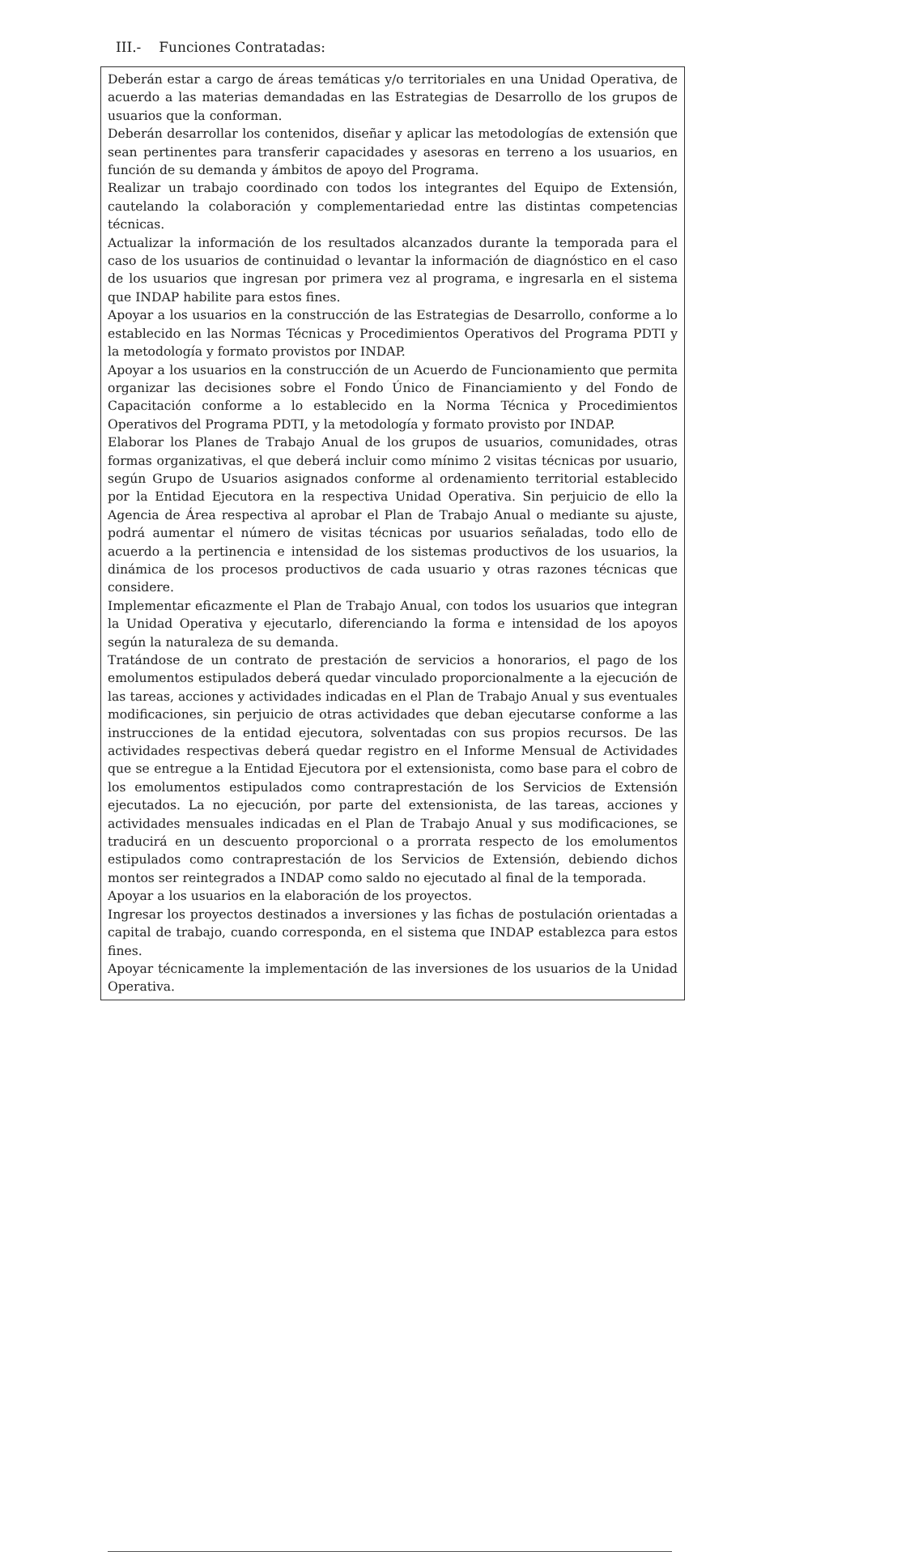III.- Funciones Contratadas:
Deberán estar a cargo de áreas temáticas y/o territoriales en una Unidad Operativa, de acuerdo a las materias demandadas en las Estrategias de Desarrollo de los grupos de usuarios que la conforman.
Deberán desarrollar los contenidos, diseñar y aplicar las metodologías de extensión que sean pertinentes para transferir capacidades y asesoras en terreno a los usuarios, en función de su demanda y ámbitos de apoyo del Programa.
Realizar un trabajo coordinado con todos los integrantes del Equipo de Extensión, cautelando la colaboración y complementariedad entre las distintas competencias técnicas.
Actualizar la información de los resultados alcanzados durante la temporada para el caso de los usuarios de continuidad o levantar la información de diagnóstico en el caso de los usuarios que ingresan por primera vez al programa, e ingresarla en el sistema que INDAP habilite para estos fines.
Apoyar a los usuarios en la construcción de las Estrategias de Desarrollo, conforme a lo establecido en las Normas Técnicas y Procedimientos Operativos del Programa PDTI y la metodología y formato provistos por INDAP.
Apoyar a los usuarios en la construcción de un Acuerdo de Funcionamiento que permita organizar las decisiones sobre el Fondo Único de Financiamiento y del Fondo de Capacitación conforme a lo establecido en la Norma Técnica y Procedimientos Operativos del Programa PDTI, y la metodología y formato provisto por INDAP.
Elaborar los Planes de Trabajo Anual de los grupos de usuarios, comunidades, otras formas organizativas, el que deberá incluir como mínimo 2 visitas técnicas por usuario, según Grupo de Usuarios asignados conforme al ordenamiento territorial establecido por la Entidad Ejecutora en la respectiva Unidad Operativa. Sin perjuicio de ello la Agencia de Área respectiva al aprobar el Plan de Trabajo Anual o mediante su ajuste, podrá aumentar el número de visitas técnicas por usuarios señaladas, todo ello de acuerdo a la pertinencia e intensidad de los sistemas productivos de los usuarios, la dinámica de los procesos productivos de cada usuario y otras razones técnicas que considere.
Implementar eficazmente el Plan de Trabajo Anual, con todos los usuarios que integran la Unidad Operativa y ejecutarlo, diferenciando la forma e intensidad de los apoyos según la naturaleza de su demanda.
Tratándose de un contrato de prestación de servicios a honorarios, el pago de los emolumentos estipulados deberá quedar vinculado proporcionalmente a la ejecución de las tareas, acciones y actividades indicadas en el Plan de Trabajo Anual y sus eventuales modificaciones, sin perjuicio de otras actividades que deban ejecutarse conforme a las instrucciones de la entidad ejecutora, solventadas con sus propios recursos. De las actividades respectivas deberá quedar registro en el Informe Mensual de Actividades que se entregue a la Entidad Ejecutora por el extensionista, como base para el cobro de los emolumentos estipulados como contraprestación de los Servicios de Extensión ejecutados. La no ejecución, por parte del extensionista, de las tareas, acciones y actividades mensuales indicadas en el Plan de Trabajo Anual y sus modificaciones, se traducirá en un descuento proporcional o a prorrata respecto de los emolumentos estipulados como contraprestación de los Servicios de Extensión, debiendo dichos montos ser reintegrados a INDAP como saldo no ejecutado al final de la temporada.
Apoyar a los usuarios en la elaboración de los proyectos.
Ingresar los proyectos destinados a inversiones y las fichas de postulación orientadas a capital de trabajo, cuando corresponda, en el sistema que INDAP establezca para estos fines.
Apoyar técnicamente la implementación de las inversiones de los usuarios de la Unidad Operativa.